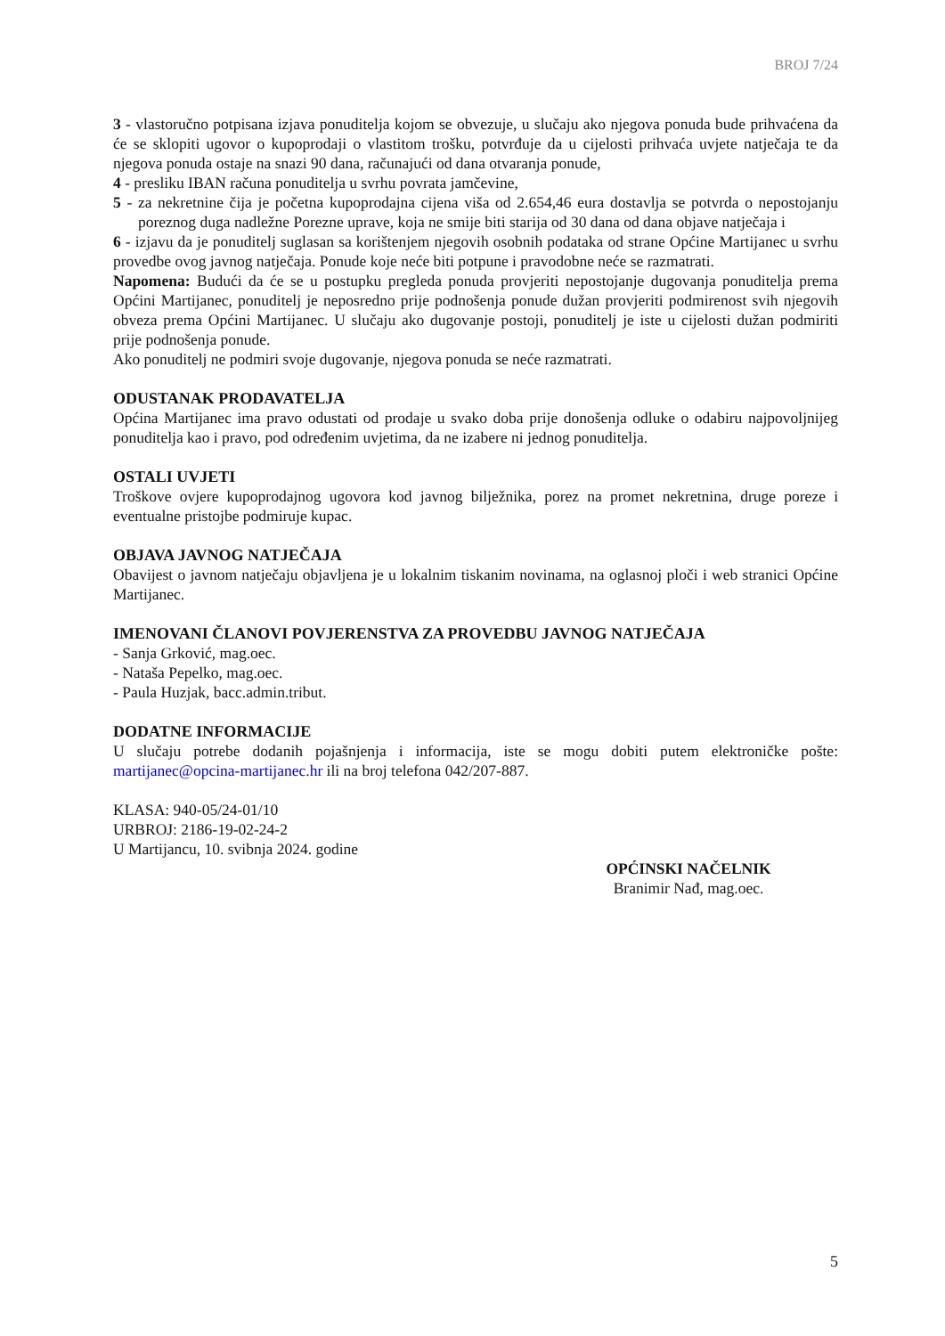BROJ 7/24
3 - vlastoručno potpisana izjava ponuditelja kojom se obvezuje, u slučaju ako njegova ponuda bude prihvaćena da će se sklopiti ugovor o kupoprodaji o vlastitom trošku, potvrđuje da u cijelosti prihvaća uvjete natječaja te da njegova ponuda ostaje na snazi 90 dana, računajući od dana otvaranja ponude,
4 - presliku IBAN računa ponuditelja u svrhu povrata jamčevine,
5 - za nekretnine čija je početna kupoprodajna cijena viša od 2.654,46 eura dostavlja se potvrda o nepostojanju poreznog duga nadležne Porezne uprave, koja ne smije biti starija od 30 dana od dana objave natječaja i
6 - izjavu da je ponuditelj suglasan sa korištenjem njegovih osobnih podataka od strane Općine Martijanec u svrhu provedbe ovog javnog natječaja. Ponude koje neće biti potpune i pravodobne neće se razmatrati.
Napomena: Budući da će se u postupku pregleda ponuda provjeriti nepostojanje dugovanja ponuditelja prema Općini Martijanec, ponuditelj je neposredno prije podnošenja ponude dužan provjeriti podmirenost svih njegovih obveza prema Općini Martijanec. U slučaju ako dugovanje postoji, ponuditelj je iste u cijelosti dužan podmiriti prije podnošenja ponude.
Ako ponuditelj ne podmiri svoje dugovanje, njegova ponuda se neće razmatrati.
ODUSTANAK PRODAVATELJA
Općina Martijanec ima pravo odustati od prodaje u svako doba prije donošenja odluke o odabiru najpovoljnijeg ponuditelja kao i pravo, pod određenim uvjetima, da ne izabere ni jednog ponuditelja.
OSTALI UVJETI
Troškove ovjere kupoprodajnog ugovora kod javnog bilježnika, porez na promet nekretnina, druge poreze i eventualne pristojbe podmiruje kupac.
OBJAVA JAVNOG NATJEČAJA
Obavijest o javnom natječaju objavljena je u lokalnim tiskanim novinama, na oglasnoj ploči i web stranici Općine Martijanec.
IMENOVANI ČLANOVI POVJERENSTVA ZA PROVEDBU JAVNOG NATJEČAJA
- Sanja Grković, mag.oec.
- Nataša Pepelko, mag.oec.
- Paula Huzjak, bacc.admin.tribut.
DODATNE INFORMACIJE
U slučaju potrebe dodanih pojašnjenja i informacija, iste se mogu dobiti putem elektroničke pošte: martijanec@opcina-martijanec.hr ili na broj telefona 042/207-887.
KLASA: 940-05/24-01/10
URBROJ: 2186-19-02-24-2
U Martijancu, 10. svibnja 2024. godine
OPĆINSKI NAČELNIK
Branimir Nađ, mag.oec.
5